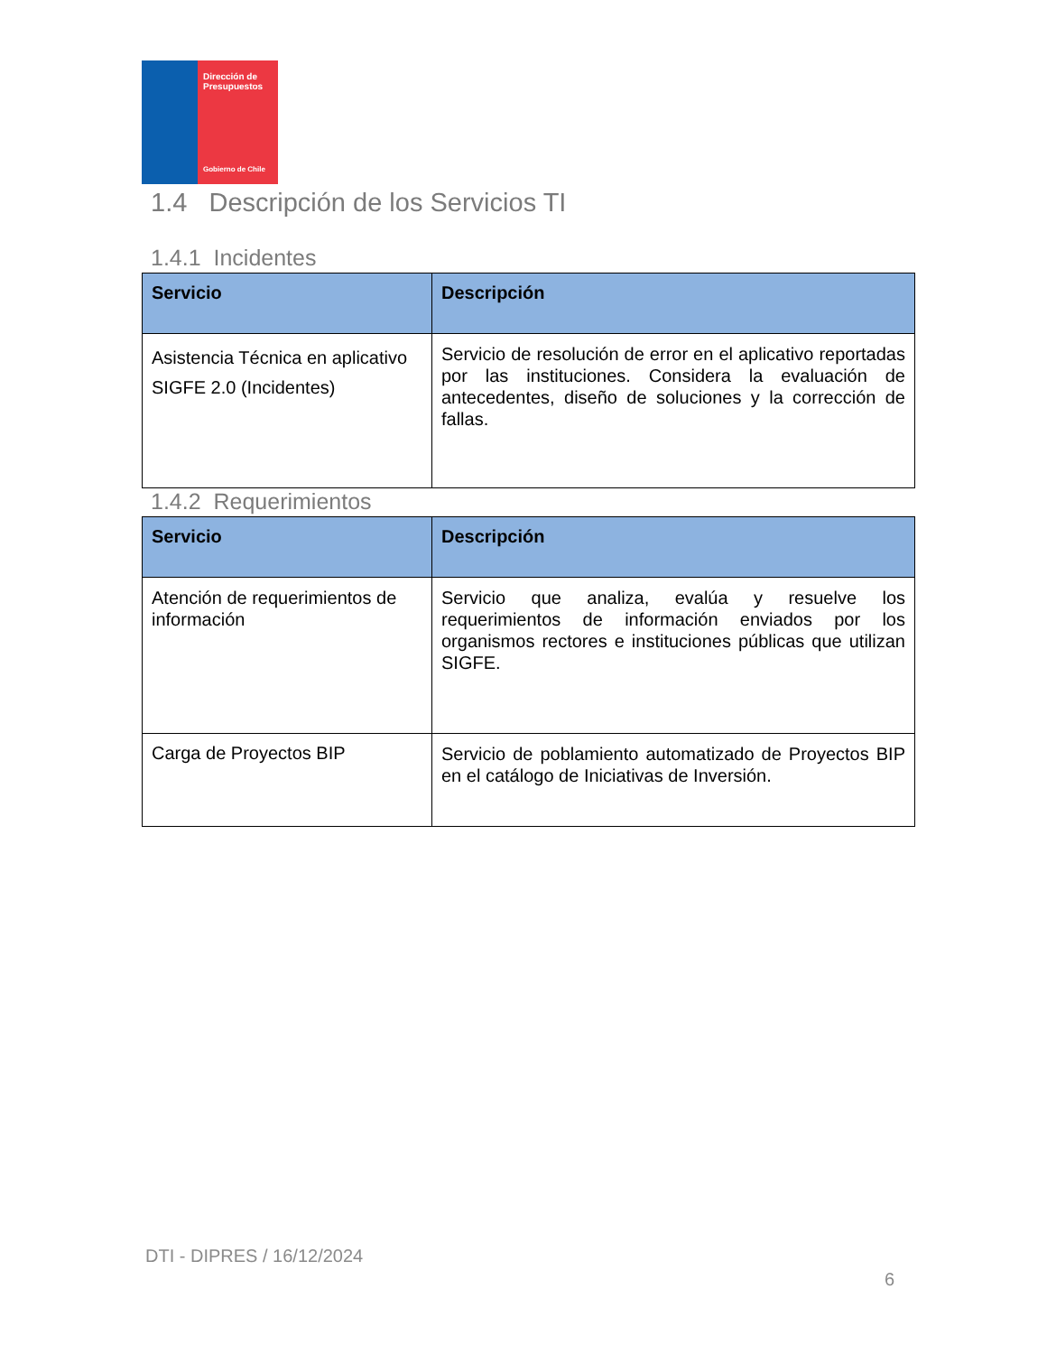Dirección de Presupuestos
Gobierno de Chile
1.4 Descripción de los Servicios TI
1.4.1 Incidentes
| Servicio | Descripción |
| --- | --- |
| Asistencia Técnica en aplicativo SIGFE 2.0 (Incidentes) | Servicio de resolución de error en el aplicativo reportadas por las instituciones. Considera la evaluación de antecedentes, diseño de soluciones y la corrección de fallas. |
1.4.2 Requerimientos
| Servicio | Descripción |
| --- | --- |
| Atención de requerimientos de información | Servicio que analiza, evalúa y resuelve los requerimientos de información enviados por los organismos rectores e instituciones públicas que utilizan SIGFE. |
| Carga de Proyectos BIP | Servicio de poblamiento automatizado de Proyectos BIP en el catálogo de Iniciativas de Inversión. |
DTI - DIPRES / 16/12/2024
6